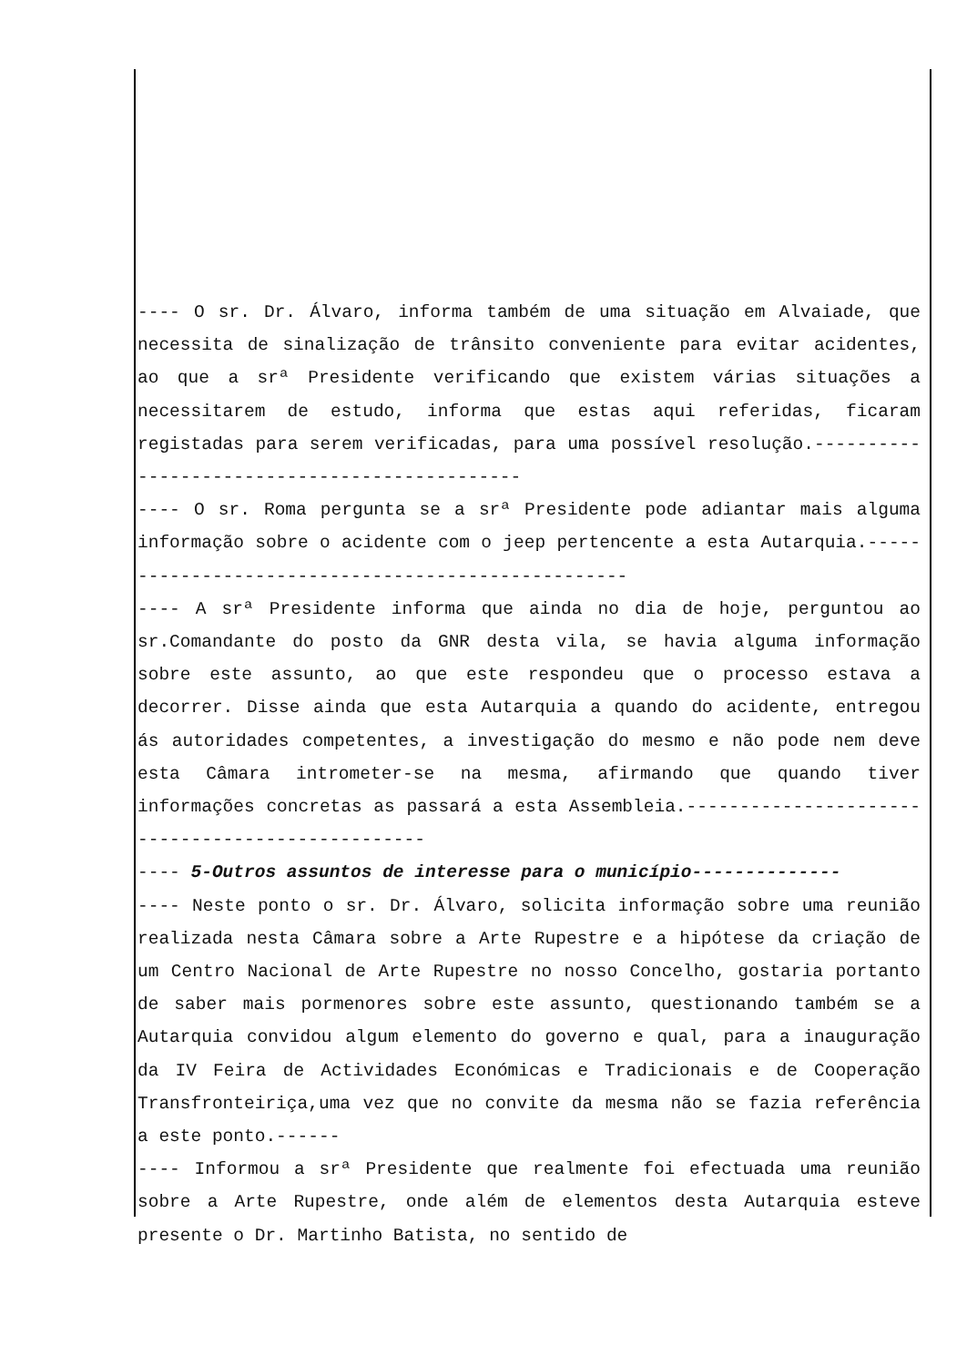---- O sr. Dr. Álvaro, informa também de uma situação em Alvaiade, que necessita de sinalização de trânsito conveniente para evitar acidentes, ao que a srª Presidente verificando que existem várias situações a necessitarem de estudo, informa que estas aqui referidas, ficaram registadas para serem verificadas, para uma possível resolução.----------------------------------------------
---- O sr. Roma pergunta se a srª Presidente pode adiantar mais alguma informação sobre o acidente com o jeep pertencente a esta Autarquia.---------------------------------------------------
---- A srª Presidente informa que ainda no dia de hoje, perguntou ao sr.Comandante do posto da GNR desta vila, se havia alguma informação sobre este assunto, ao que este respondeu que o processo estava a decorrer. Disse ainda que esta Autarquia a quando do acidente, entregou ás autoridades competentes, a investigação do mesmo e não pode nem deve esta Câmara intrometer-se na mesma, afirmando que quando tiver informações concretas as passará a esta Assembleia.-------------------------------------------------
---- 5-Outros assuntos de interesse para o município--------------
---- Neste ponto o sr. Dr. Álvaro, solicita informação sobre uma reunião realizada nesta Câmara sobre a Arte Rupestre e a hipótese da criação de um Centro Nacional de Arte Rupestre no nosso Concelho, gostaria portanto de saber mais pormenores sobre este assunto, questionando também se a Autarquia convidou algum elemento do governo e qual, para a inauguração da IV Feira de Actividades Económicas e Tradicionais e de Cooperação Transfronteiriça,uma vez que no convite da mesma não se fazia referência a este ponto.------
---- Informou a srª Presidente que realmente foi efectuada uma reunião sobre a Arte Rupestre, onde além de elementos desta Autarquia esteve presente o Dr. Martinho Batista, no sentido de